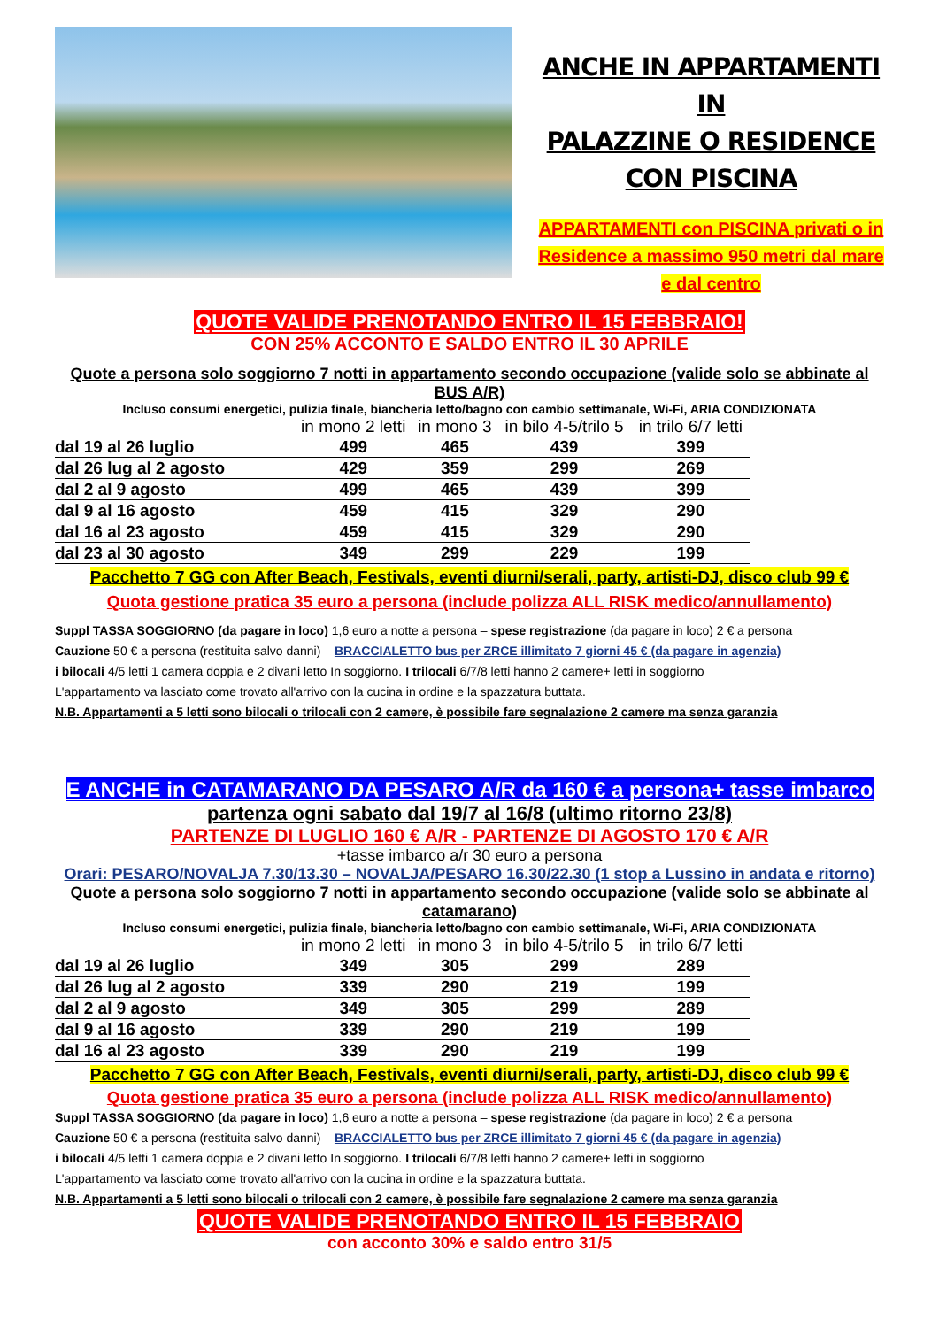ANCHE IN APPARTAMENTI IN
PALAZZINE O RESIDENCE
CON PISCINA
APPARTAMENTI con PISCINA privati o in
Residence a massimo 950 metri dal mare
e dal centro
QUOTE VALIDE PRENOTANDO ENTRO IL 15 FEBBRAIO!
CON 25% ACCONTO E SALDO ENTRO IL 30 APRILE
Quote a persona solo soggiorno 7 notti in appartamento secondo occupazione (valide solo se abbinate al BUS A/R)
Incluso consumi energetici, pulizia finale, biancheria letto/bagno con cambio settimanale, Wi-Fi, ARIA CONDIZIONATA
| | in mono 2 letti | in mono 3 | in bilo 4-5/trilo 5 | in trilo 6/7 letti |
| --- | --- | --- | --- | --- |
| dal 19 al 26 luglio | 499 | 465 | 439 | 399 |
| dal 26 lug al 2 agosto | 429 | 359 | 299 | 269 |
| dal 2 al 9 agosto | 499 | 465 | 439 | 399 |
| dal 9 al 16 agosto | 459 | 415 | 329 | 290 |
| dal 16 al 23 agosto | 459 | 415 | 329 | 290 |
| dal 23 al 30 agosto | 349 | 299 | 229 | 199 |
Pacchetto 7 GG con After Beach, Festivals, eventi diurni/serali, party, artisti-DJ, disco club 99 €
Quota gestione pratica 35 euro a persona (include polizza ALL RISK medico/annullamento)
Suppl TASSA SOGGIORNO (da pagare in loco) 1,6 euro a notte a persona – spese registrazione (da pagare in loco) 2 € a persona
Cauzione 50 € a persona (restituita salvo danni) – BRACCIALETTO bus per ZRCE illimitato 7 giorni 45 € (da pagare in agenzia)
i bilocali 4/5 letti 1 camera doppia e 2 divani letto In soggiorno. I trilocali 6/7/8 letti hanno 2 camere+ letti in soggiorno
L'appartamento va lasciato come trovato all'arrivo con la cucina in ordine e la spazzatura buttata.
N.B. Appartamenti a 5 letti sono bilocali o trilocali con 2 camere, è possibile fare segnalazione 2 camere ma senza garanzia
E ANCHE in CATAMARANO DA PESARO A/R da 160 € a persona+ tasse imbarco
partenza ogni sabato dal 19/7 al 16/8 (ultimo ritorno 23/8)
PARTENZE DI LUGLIO 160 € A/R - PARTENZE DI AGOSTO 170 € A/R
+tasse imbarco a/r 30 euro a persona
Orari: PESARO/NOVALJA 7.30/13.30 – NOVALJA/PESARO 16.30/22.30 (1 stop a Lussino in andata e ritorno)
Quote a persona solo soggiorno 7 notti in appartamento secondo occupazione (valide solo se abbinate al catamarano)
Incluso consumi energetici, pulizia finale, biancheria letto/bagno con cambio settimanale, Wi-Fi, ARIA CONDIZIONATA
| | in mono 2 letti | in mono 3 | in bilo 4-5/trilo 5 | in trilo 6/7 letti |
| --- | --- | --- | --- | --- |
| dal 19 al 26 luglio | 349 | 305 | 299 | 289 |
| dal 26 lug al 2 agosto | 339 | 290 | 219 | 199 |
| dal 2 al 9 agosto | 349 | 305 | 299 | 289 |
| dal 9 al 16 agosto | 339 | 290 | 219 | 199 |
| dal 16 al 23 agosto | 339 | 290 | 219 | 199 |
Pacchetto 7 GG con After Beach, Festivals, eventi diurni/serali, party, artisti-DJ, disco club 99 €
Quota gestione pratica 35 euro a persona (include polizza ALL RISK medico/annullamento)
Suppl TASSA SOGGIORNO (da pagare in loco) 1,6 euro a notte a persona – spese registrazione (da pagare in loco) 2 € a persona
Cauzione 50 € a persona (restituita salvo danni) – BRACCIALETTO bus per ZRCE illimitato 7 giorni 45 € (da pagare in agenzia)
i bilocali 4/5 letti 1 camera doppia e 2 divani letto In soggiorno. I trilocali 6/7/8 letti hanno 2 camere+ letti in soggiorno
L'appartamento va lasciato come trovato all'arrivo con la cucina in ordine e la spazzatura buttata.
N.B. Appartamenti a 5 letti sono bilocali o trilocali con 2 camere, è possibile fare segnalazione 2 camere ma senza garanzia
QUOTE VALIDE PRENOTANDO ENTRO IL 15 FEBBRAIO
con acconto 30% e saldo entro 31/5